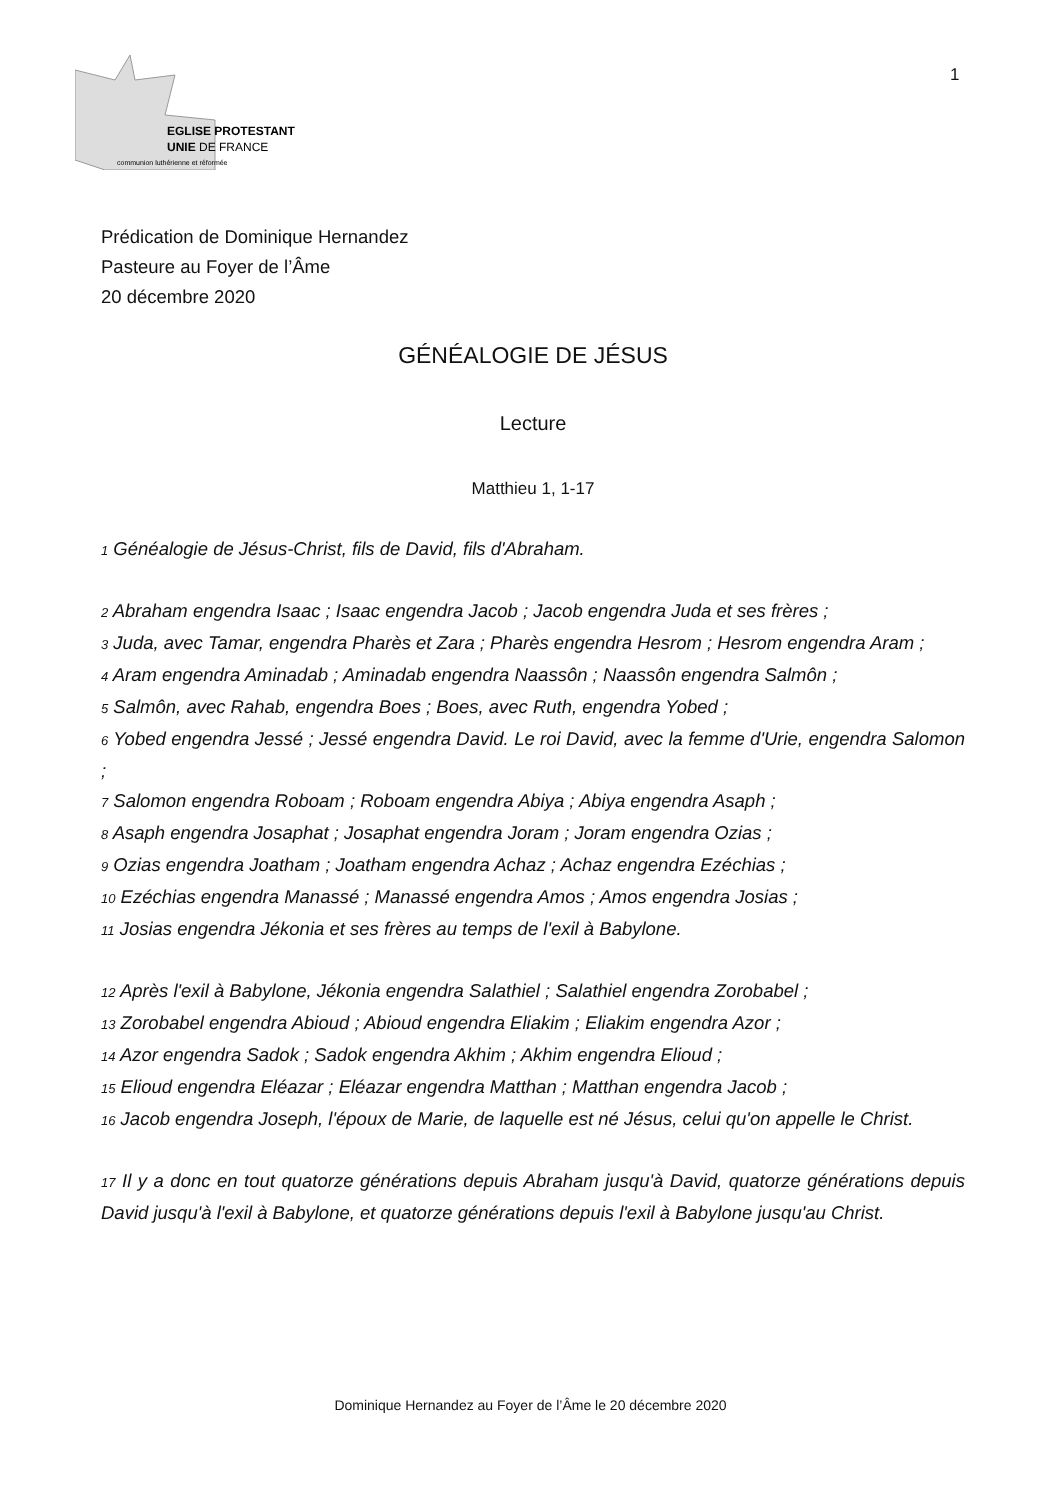EGLISE PROTESTANTE
UNIE DE FRANCE
communion luthérienne et réformée
1
Prédication de Dominique Hernandez
Pasteure au Foyer de l’Âme
20 décembre 2020
GÉNÉALOGIE DE JÉSUS
Lecture
Matthieu 1, 1-17
<sup>1</sup> Généalogie de Jésus-Christ, fils de David, fils d'Abraham.
<sup>2</sup> Abraham engendra Isaac ; Isaac engendra Jacob ; Jacob engendra Juda et ses frères ;
<sup>3</sup> Juda, avec Tamar, engendra Pharès et Zara ; Pharès engendra Hesrom ; Hesrom engendra Aram ;
<sup>4</sup> Aram engendra Aminadab ; Aminadab engendra Naassôn ; Naassôn engendra Salmôn ;
<sup>5</sup> Salmôn, avec Rahab, engendra Boes ; Boes, avec Ruth, engendra Yobed ;
<sup>6</sup> Yobed engendra Jessé ; Jessé engendra David. Le roi David, avec la femme d'Urie, engendra Salomon ;
<sup>7</sup> Salomon engendra Roboam ; Roboam engendra Abiya ; Abiya engendra Asaph ;
<sup>8</sup> Asaph engendra Josaphat ; Josaphat engendra Joram ; Joram engendra Ozias ;
<sup>9</sup> Ozias engendra Joatham ; Joatham engendra Achaz ; Achaz engendra Ezéchias ;
<sup>10</sup> Ezéchias engendra Manassé ; Manassé engendra Amos ; Amos engendra Josias ;
<sup>11</sup> Josias engendra Jékonia et ses frères au temps de l'exil à Babylone.
<sup>12</sup> Après l'exil à Babylone, Jékonia engendra Salathiel ; Salathiel engendra Zorobabel ;
<sup>13</sup> Zorobabel engendra Abioud ; Abioud engendra Eliakim ; Eliakim engendra Azor ;
<sup>14</sup> Azor engendra Sadok ; Sadok engendra Akhim ; Akhim engendra Elioud ;
<sup>15</sup> Elioud engendra Eléazar ; Eléazar engendra Matthan ; Matthan engendra Jacob ;
<sup>16</sup> Jacob engendra Joseph, l'époux de Marie, de laquelle est né Jésus, celui qu'on appelle le Christ.
<sup>17</sup> Il y a donc en tout quatorze générations depuis Abraham jusqu'à David, quatorze générations depuis David jusqu'à l'exil à Babylone, et quatorze générations depuis l'exil à Babylone jusqu'au Christ.
Dominique Hernandez au Foyer de l’Âme le 20 décembre 2020